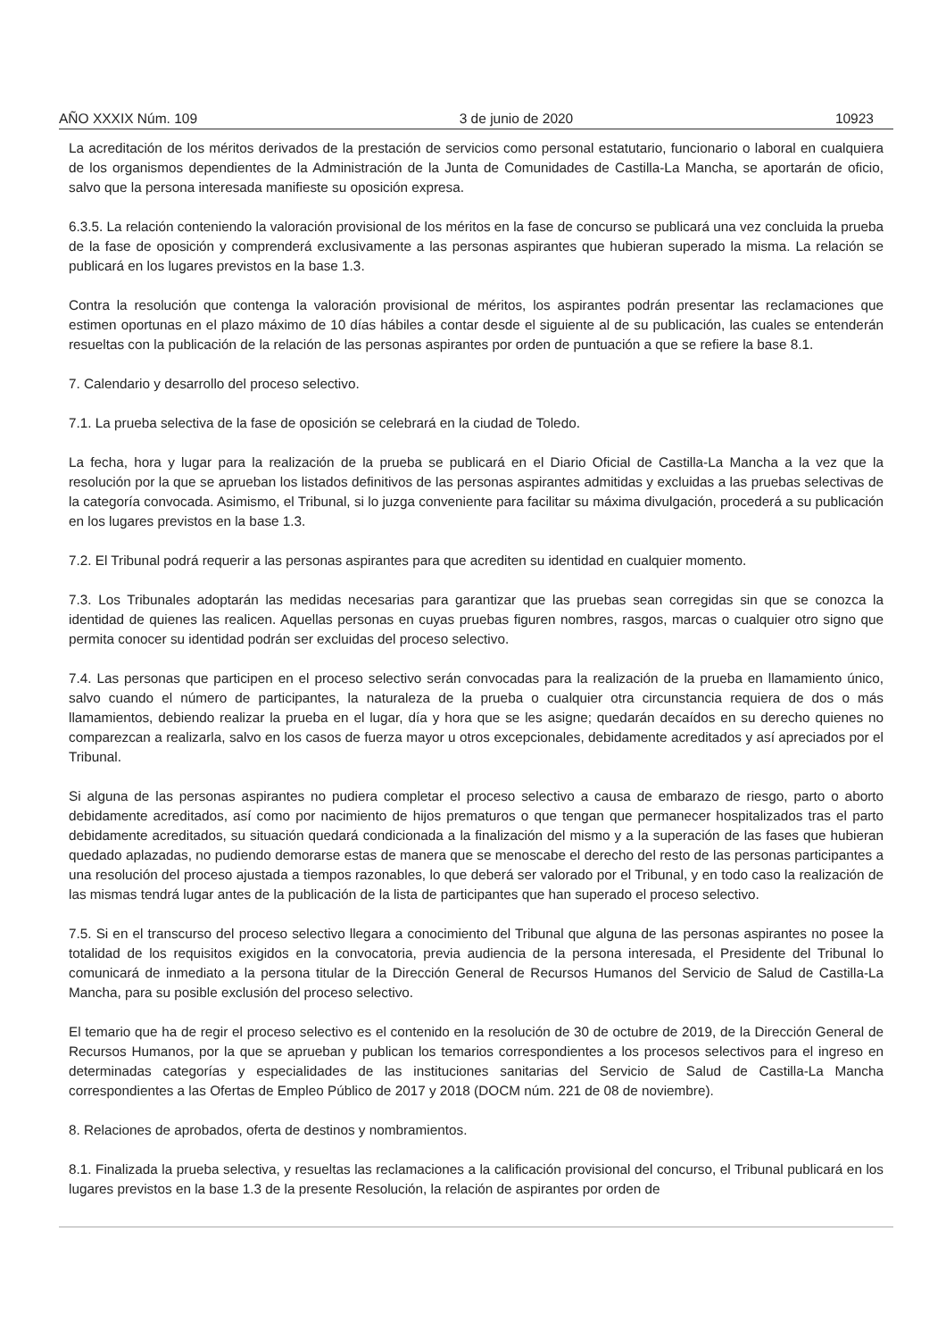AÑO XXXIX Núm. 109 3 de junio de 2020 10923
La acreditación de los méritos derivados de la prestación de servicios como personal estatutario, funcionario o laboral en cualquiera de los organismos dependientes de la Administración de la Junta de Comunidades de Castilla-La Mancha, se aportarán de oficio, salvo que la persona interesada manifieste su oposición expresa.
6.3.5. La relación conteniendo la valoración provisional de los méritos en la fase de concurso se publicará una vez concluida la prueba de la fase de oposición y comprenderá exclusivamente a las personas aspirantes que hubieran superado la misma. La relación se publicará en los lugares previstos en la base 1.3.
Contra la resolución que contenga la valoración provisional de méritos, los aspirantes podrán presentar las reclamaciones que estimen oportunas en el plazo máximo de 10 días hábiles a contar desde el siguiente al de su publicación, las cuales se entenderán resueltas con la publicación de la relación de las personas aspirantes por orden de puntuación a que se refiere la base 8.1.
7. Calendario y desarrollo del proceso selectivo.
7.1. La prueba selectiva de la fase de oposición se celebrará en la ciudad de Toledo.
La fecha, hora y lugar para la realización de la prueba se publicará en el Diario Oficial de Castilla-La Mancha a la vez que la resolución por la que se aprueban los listados definitivos de las personas aspirantes admitidas y excluidas a las pruebas selectivas de la categoría convocada. Asimismo, el Tribunal, si lo juzga conveniente para facilitar su máxima divulgación, procederá a su publicación en los lugares previstos en la base 1.3.
7.2. El Tribunal podrá requerir a las personas aspirantes para que acrediten su identidad en cualquier momento.
7.3. Los Tribunales adoptarán las medidas necesarias para garantizar que las pruebas sean corregidas sin que se conozca la identidad de quienes las realicen. Aquellas personas en cuyas pruebas figuren nombres, rasgos, marcas o cualquier otro signo que permita conocer su identidad podrán ser excluidas del proceso selectivo.
7.4. Las personas que participen en el proceso selectivo serán convocadas para la realización de la prueba en llamamiento único, salvo cuando el número de participantes, la naturaleza de la prueba o cualquier otra circunstancia requiera de dos o más llamamientos, debiendo realizar la prueba en el lugar, día y hora que se les asigne; quedarán decaídos en su derecho quienes no comparezcan a realizarla, salvo en los casos de fuerza mayor u otros excepcionales, debidamente acreditados y así apreciados por el Tribunal.
Si alguna de las personas aspirantes no pudiera completar el proceso selectivo a causa de embarazo de riesgo, parto o aborto debidamente acreditados, así como por nacimiento de hijos prematuros o que tengan que permanecer hospitalizados tras el parto debidamente acreditados, su situación quedará condicionada a la finalización del mismo y a la superación de las fases que hubieran quedado aplazadas, no pudiendo demorarse estas de manera que se menoscabe el derecho del resto de las personas participantes a una resolución del proceso ajustada a tiempos razonables, lo que deberá ser valorado por el Tribunal, y en todo caso la realización de las mismas tendrá lugar antes de la publicación de la lista de participantes que han superado el proceso selectivo.
7.5. Si en el transcurso del proceso selectivo llegara a conocimiento del Tribunal que alguna de las personas aspirantes no posee la totalidad de los requisitos exigidos en la convocatoria, previa audiencia de la persona interesada, el Presidente del Tribunal lo comunicará de inmediato a la persona titular de la Dirección General de Recursos Humanos del Servicio de Salud de Castilla-La Mancha, para su posible exclusión del proceso selectivo.
El temario que ha de regir el proceso selectivo es el contenido en la resolución de 30 de octubre de 2019, de la Dirección General de Recursos Humanos, por la que se aprueban y publican los temarios correspondientes a los procesos selectivos para el ingreso en determinadas categorías y especialidades de las instituciones sanitarias del Servicio de Salud de Castilla-La Mancha correspondientes a las Ofertas de Empleo Público de 2017 y 2018 (DOCM núm. 221 de 08 de noviembre).
8. Relaciones de aprobados, oferta de destinos y nombramientos.
8.1. Finalizada la prueba selectiva, y resueltas las reclamaciones a la calificación provisional del concurso, el Tribunal publicará en los lugares previstos en la base 1.3 de la presente Resolución, la relación de aspirantes por orden de